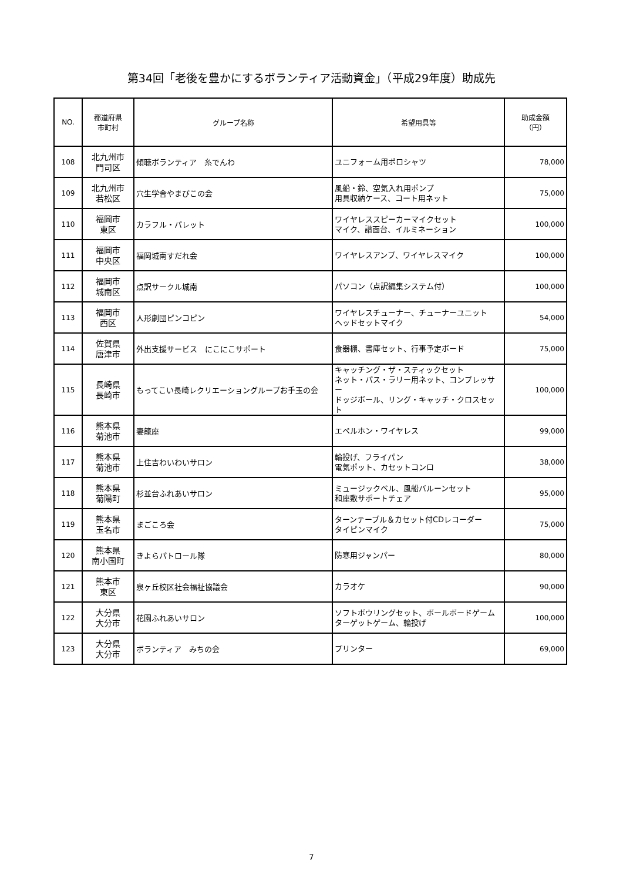第34回「老後を豊かにするボランティア活動資金」（平成29年度）助成先
| NO. | 都道府県 市町村 | グループ名称 | 希望用具等 | 助成金額 （円） |
| --- | --- | --- | --- | --- |
| 108 | 北九州市 門司区 | 傾聴ボランティア 糸でんわ | ユニフォーム用ポロシャツ | 78,000 |
| 109 | 北九州市 若松区 | 穴生学舎やまびこの会 | 風船・鈴、空気入れ用ポンプ 用具収納ケース、コート用ネット | 75,000 |
| 110 | 福岡市 東区 | カラフル・パレット | ワイヤレススピーカーマイクセット マイク、譜面台、イルミネーション | 100,000 |
| 111 | 福岡市 中央区 | 福岡城南すだれ会 | ワイヤレスアンプ、ワイヤレスマイク | 100,000 |
| 112 | 福岡市 城南区 | 点訳サークル城南 | パソコン（点訳編集システム付） | 100,000 |
| 113 | 福岡市 西区 | 人形劇団ピンコピン | ワイヤレスチューナー、チューナーユニット ヘッドセットマイク | 54,000 |
| 114 | 佐賀県 唐津市 | 外出支援サービス にこにこサポート | 食器棚、書庫セット、行事予定ボード | 75,000 |
| 115 | 長崎県 長崎市 | もってこい長崎レクリエーショングループお手玉の会 | キャッチング・ザ・スティックセット ネット・パス・ラリー用ネット、コンプレッサー ドッジボール、リング・キャッチ・クロスセット | 100,000 |
| 116 | 熊本県 菊池市 | 妻籠座 | エペルホン・ワイヤレス | 99,000 |
| 117 | 熊本県 菊池市 | 上住吉わいわいサロン | 輪投げ、フライパン 電気ポット、カセットコンロ | 38,000 |
| 118 | 熊本県 菊陽町 | 杉並台ふれあいサロン | ミュージックベル、風船バルーンセット 和座敷サポートチェア | 95,000 |
| 119 | 熊本県 玉名市 | まごころ会 | ターンテーブル＆カセット付CDレコーダー タイピンマイク | 75,000 |
| 120 | 熊本県 南小国町 | きよらパトロール隊 | 防寒用ジャンパー | 80,000 |
| 121 | 熊本市 東区 | 泉ヶ丘校区社会福祉協議会 | カラオケ | 90,000 |
| 122 | 大分県 大分市 | 花園ふれあいサロン | ソフトボウリングセット、ボールボードゲーム ターゲットゲーム、輪投げ | 100,000 |
| 123 | 大分県 大分市 | ボランティア みちの会 | プリンター | 69,000 |
7